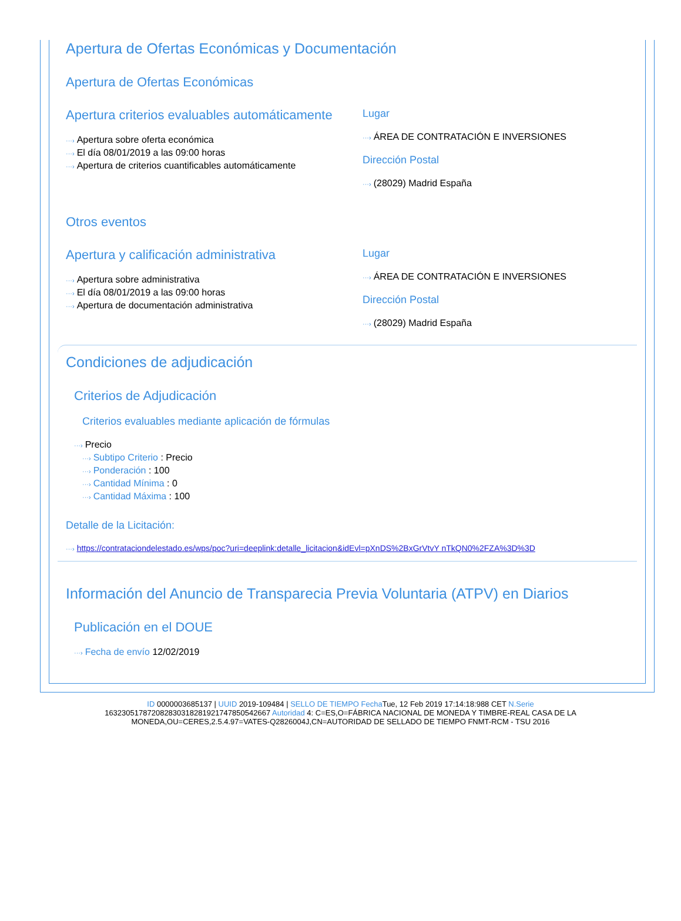Apertura de Ofertas Económicas y Documentación
Apertura de Ofertas Económicas
Apertura criterios evaluables automáticamente
···› Apertura sobre oferta económica
···› El día 08/01/2019 a las 09:00 horas
···› Apertura de criterios cuantificables automáticamente
Lugar
···› ÁREA DE CONTRATACIÓN E INVERSIONES
Dirección Postal
···› (28029) Madrid España
Otros eventos
Apertura y calificación administrativa
···› Apertura sobre administrativa
···› El día 08/01/2019 a las 09:00 horas
···› Apertura de documentación administrativa
Lugar
···› ÁREA DE CONTRATACIÓN E INVERSIONES
Dirección Postal
···› (28029) Madrid España
Condiciones de adjudicación
Criterios de Adjudicación
Criterios evaluables mediante aplicación de fórmulas
···› Precio
···› Subtipo Criterio : Precio
···› Ponderación : 100
···› Cantidad Mínima : 0
···› Cantidad Máxima : 100
Detalle de la Licitación:
···› https://contrataciondelestado.es/wps/poc?uri=deeplink:detalle_licitacion&idEvl=pXnDS%2BxGrVtvY nTkQN0%2FZA%3D%3D
Información del Anuncio de Transparecia Previa Voluntaria (ATPV) en Diarios
Publicación en el DOUE
···› Fecha de envío 12/02/2019
ID 0000003685137 | UUID 2019-109484 | SELLO DE TIEMPO Fecha Tue, 12 Feb 2019 17:14:18:988 CET N.Serie
163230517872082830318281921747850542667 Autoridad 4: C=ES,O=FÁBRICA NACIONAL DE MONEDA Y TIMBRE-REAL CASA DE LA
MONEDA,OU=CERES,2.5.4.97=VATES-Q2826004J,CN=AUTORIDAD DE SELLADO DE TIEMPO FNMT-RCM - TSU 2016